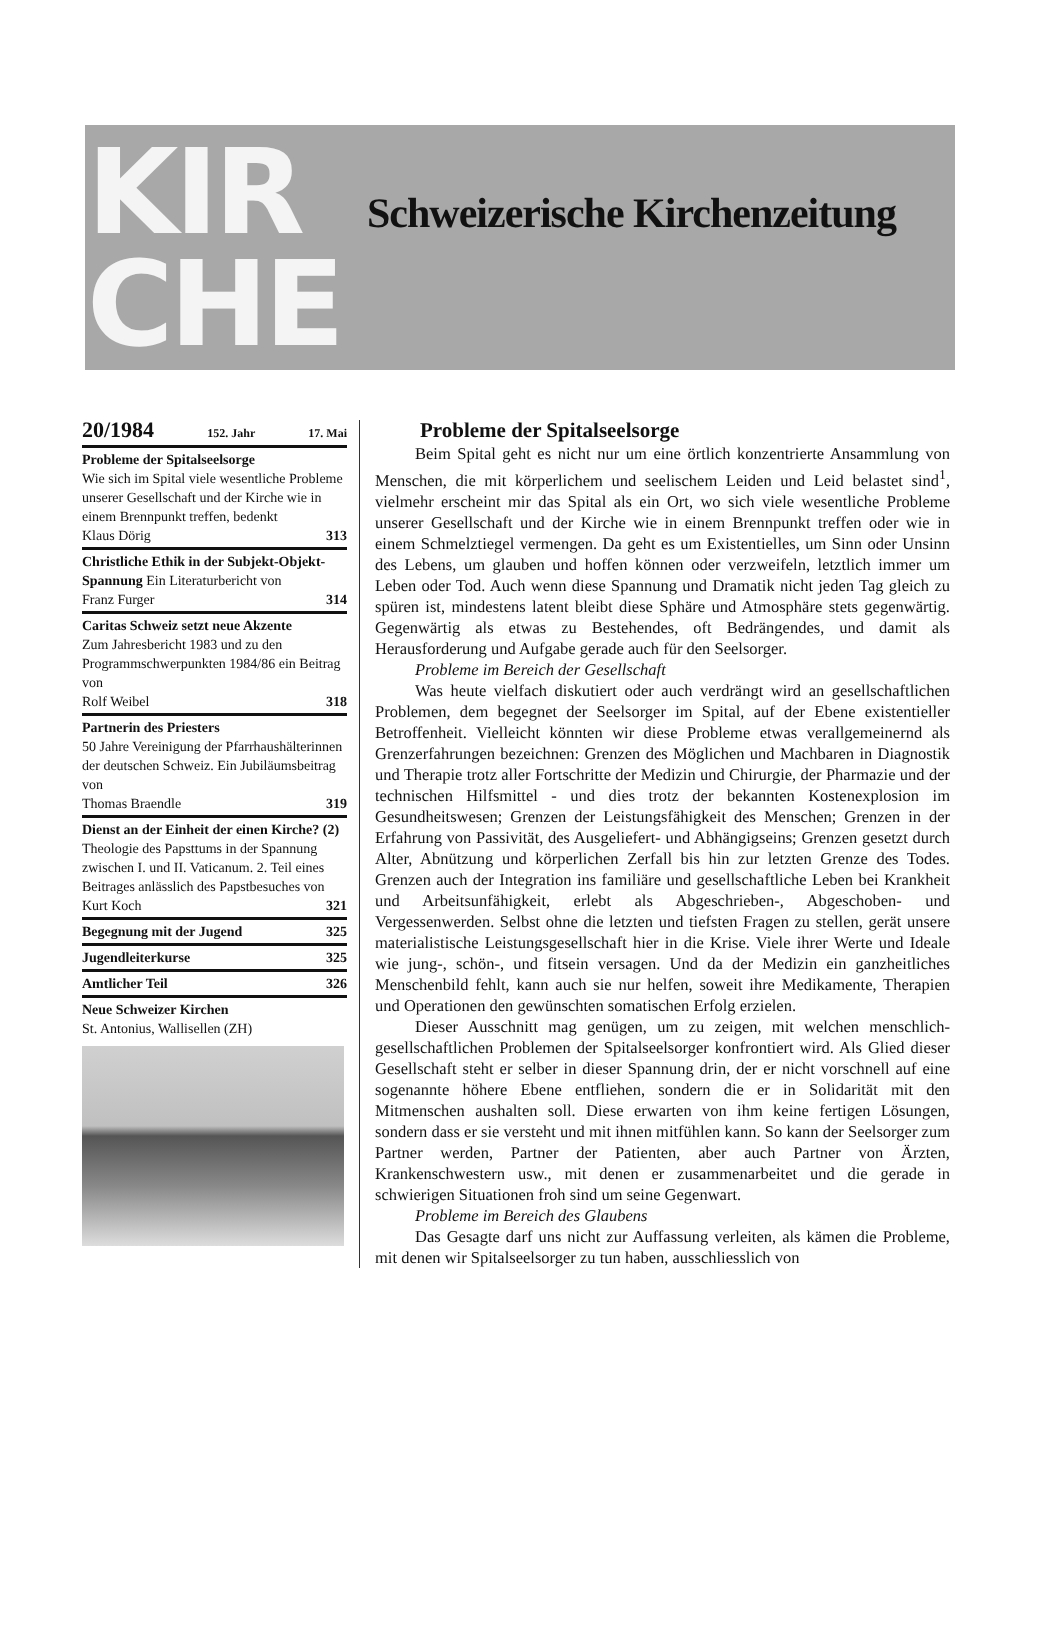KIR
CHE
Schweizerische Kirchenzeitung
20/1984 152. Jahr 17. Mai
Probleme der Spitalseelsorge
Wie sich im Spital viele wesentliche Probleme unserer Gesellschaft und der Kirche wie in einem Brennpunkt treffen, bedenkt
Klaus Dörig 313
Christliche Ethik in der Subjekt-Objekt-Spannung Ein Literaturbericht von
Franz Furger 314
Caritas Schweiz setzt neue Akzente
Zum Jahresbericht 1983 und zu den Programmschwerpunkten 1984/86 ein Beitrag von
Rolf Weibel 318
Partnerin des Priesters
50 Jahre Vereinigung der Pfarrhaushälterinnen der deutschen Schweiz. Ein Jubiläumsbeitrag von
Thomas Braendle 319
Dienst an der Einheit der einen Kirche? (2) Theologie des Papsttums in der Spannung zwischen I. und II. Vaticanum. 2. Teil eines Beitrages anlässlich des Papstbesuches von
Kurt Koch 321
Begegnung mit der Jugend 325
Jugendleiterkurse 325
Amtlicher Teil 326
Neue Schweizer Kirchen
St. Antonius, Wallisellen (ZH)
Probleme der Spitalseelsorge
Beim Spital geht es nicht nur um eine örtlich konzentrierte Ansammlung von Menschen, die mit körperlichem und seelischem Leiden und Leid belastet sind<sup>1</sup>, vielmehr erscheint mir das Spital als ein Ort, wo sich viele wesentliche Probleme unserer Gesellschaft und der Kirche wie in einem Brennpunkt treffen oder wie in einem Schmelztiegel vermengen. Da geht es um Existentielles, um Sinn oder Unsinn des Lebens, um glauben und hoffen können oder verzweifeln, letztlich immer um Leben oder Tod. Auch wenn diese Spannung und Dramatik nicht jeden Tag gleich zu spüren ist, mindestens latent bleibt diese Sphäre und Atmosphäre stets gegenwärtig. Gegenwärtig als etwas zu Bestehendes, oft Bedrängendes, und damit als Herausforderung und Aufgabe gerade auch für den Seelsorger.
Probleme im Bereich der Gesellschaft
Was heute vielfach diskutiert oder auch verdrängt wird an gesellschaftlichen Problemen, dem begegnet der Seelsorger im Spital, auf der Ebene existentieller Betroffenheit. Vielleicht könnten wir diese Probleme etwas verallgemeinernd als Grenzerfahrungen bezeichnen: Grenzen des Möglichen und Machbaren in Diagnostik und Therapie trotz aller Fortschritte der Medizin und Chirurgie, der Pharmazie und der technischen Hilfsmittel - und dies trotz der bekannten Kostenexplosion im Gesundheitswesen; Grenzen der Leistungsfähigkeit des Menschen; Grenzen in der Erfahrung von Passivität, des Ausgeliefert- und Abhängigseins; Grenzen gesetzt durch Alter, Abnützung und körperlichen Zerfall bis hin zur letzten Grenze des Todes. Grenzen auch der Integration ins familiäre und gesellschaftliche Leben bei Krankheit und Arbeitsunfähigkeit, erlebt als Abgeschrieben-, Abgeschoben- und Vergessenwerden. Selbst ohne die letzten und tiefsten Fragen zu stellen, gerät unsere materialistische Leistungsgesellschaft hier in die Krise. Viele ihrer Werte und Ideale wie jung-, schön-, und fitsein versagen. Und da der Medizin ein ganzheitliches Menschenbild fehlt, kann auch sie nur helfen, soweit ihre Medikamente, Therapien und Operationen den gewünschten somatischen Erfolg erzielen.
Dieser Ausschnitt mag genügen, um zu zeigen, mit welchen menschlich-gesellschaftlichen Problemen der Spitalseelsorger konfrontiert wird. Als Glied dieser Gesellschaft steht er selber in dieser Spannung drin, der er nicht vorschnell auf eine sogenannte höhere Ebene entfliehen, sondern die er in Solidarität mit den Mitmenschen aushalten soll. Diese erwarten von ihm keine fertigen Lösungen, sondern dass er sie versteht und mit ihnen mitfühlen kann. So kann der Seelsorger zum Partner werden, Partner der Patienten, aber auch Partner von Ärzten, Krankenschwestern usw., mit denen er zusammenarbeitet und die gerade in schwierigen Situationen froh sind um seine Gegenwart.
Probleme im Bereich des Glaubens
Das Gesagte darf uns nicht zur Auffassung verleiten, als kämen die Probleme, mit denen wir Spitalseelsorger zu tun haben, ausschliesslich von